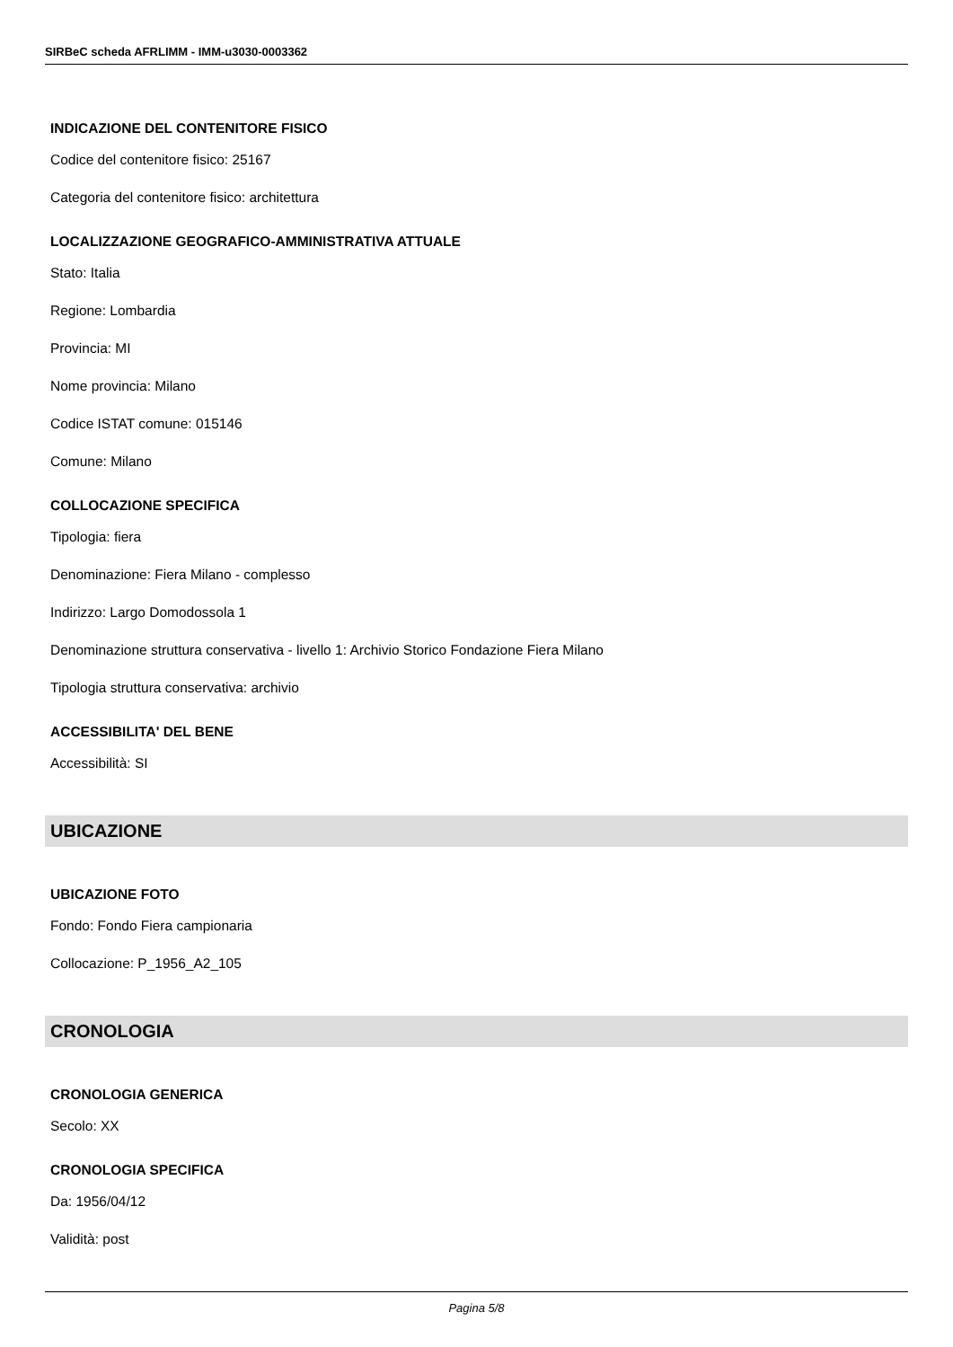SIRBeC scheda AFRLIMM - IMM-u3030-0003362
INDICAZIONE DEL CONTENITORE FISICO
Codice del contenitore fisico: 25167
Categoria del contenitore fisico: architettura
LOCALIZZAZIONE GEOGRAFICO-AMMINISTRATIVA ATTUALE
Stato: Italia
Regione: Lombardia
Provincia: MI
Nome provincia: Milano
Codice ISTAT comune: 015146
Comune: Milano
COLLOCAZIONE SPECIFICA
Tipologia: fiera
Denominazione: Fiera Milano - complesso
Indirizzo: Largo Domodossola 1
Denominazione struttura conservativa - livello 1: Archivio Storico Fondazione Fiera Milano
Tipologia struttura conservativa: archivio
ACCESSIBILITA' DEL BENE
Accessibilità: SI
UBICAZIONE
UBICAZIONE FOTO
Fondo: Fondo Fiera campionaria
Collocazione: P_1956_A2_105
CRONOLOGIA
CRONOLOGIA GENERICA
Secolo: XX
CRONOLOGIA SPECIFICA
Da: 1956/04/12
Validità: post
Pagina 5/8